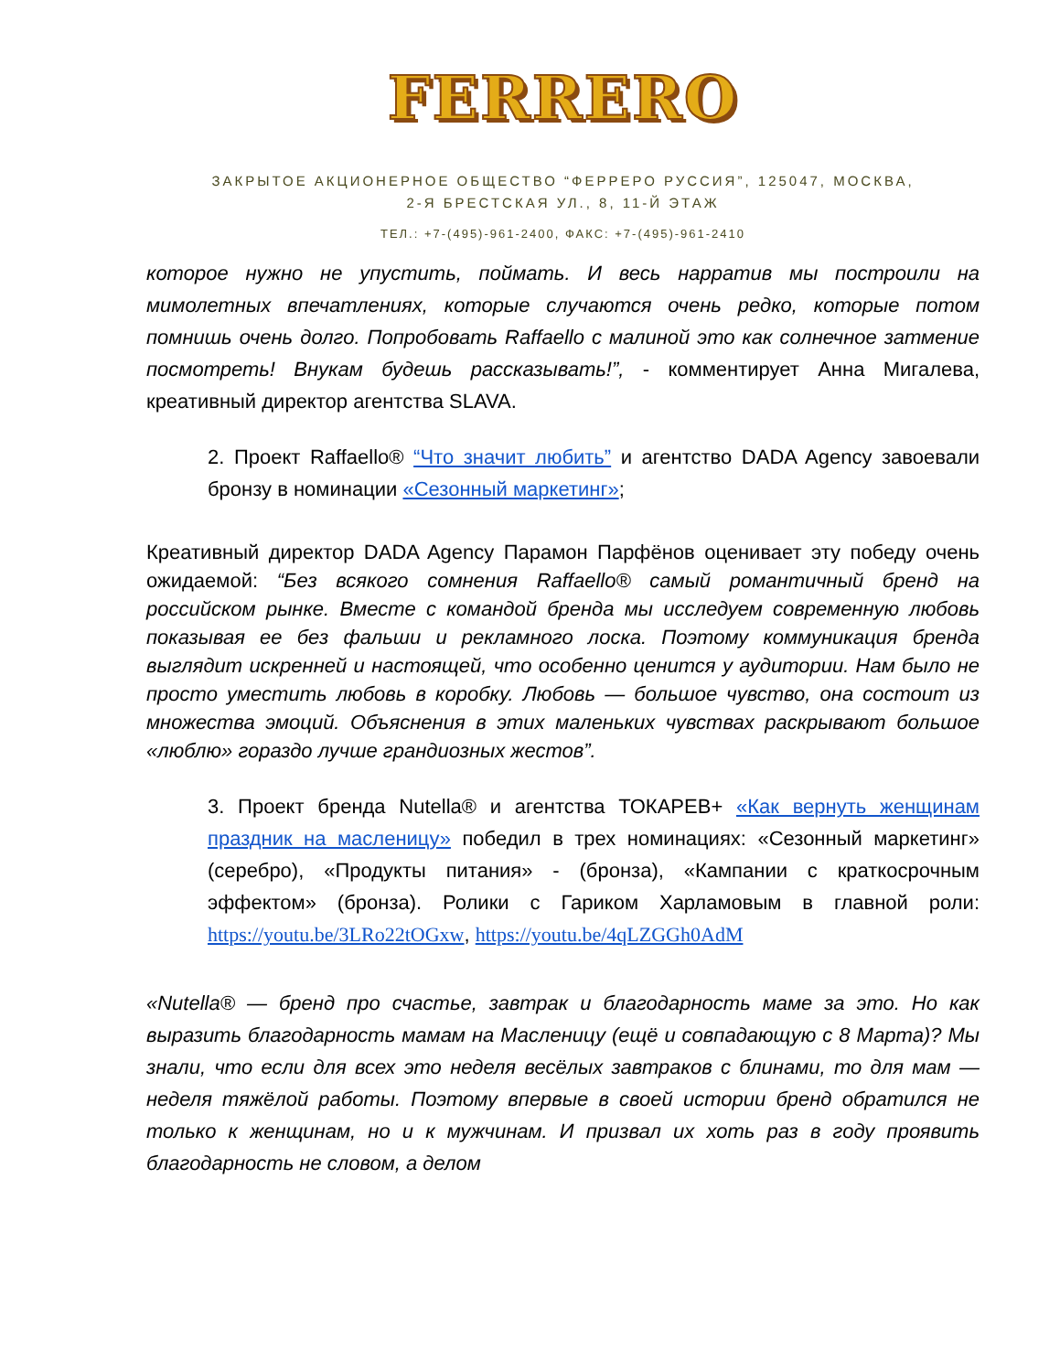FERRERO
ЗАКРЫТОЕ АКЦИОНЕРНОЕ ОБЩЕСТВО “ФЕРРЕРО РУССИЯ”, 125047, МОСКВА,
2-Я БРЕСТСКАЯ УЛ., 8, 11-Й ЭТАЖ
ТЕЛ.: +7-(495)-961-2400, ФАКС: +7-(495)-961-2410
которое нужно не упустить, поймать. И весь нарратив мы построили на мимолетных впечатлениях, которые случаются очень редко, которые потом помнишь очень долго. Попробовать Raffaello с малиной это как солнечное затмение посмотреть! Внукам будешь рассказывать!”, - комментирует Анна Мигалева, креативный директор агентства SLAVA.
2. Проект Raffaello® “Что значит любить” и агентство DADA Agency завоевали бронзу в номинации «Сезонный маркетинг»;
Креативный директор DADA Agency Парамон Парфёнов оценивает эту победу очень ожидаемой: “Без всякого сомнения Raffaello® самый романтичный бренд на российском рынке. Вместе с командой бренда мы исследуем современную любовь показывая ее без фальши и рекламного лоска. Поэтому коммуникация бренда выглядит искренней и настоящей, что особенно ценится у аудитории. Нам было не просто уместить любовь в коробку. Любовь — большое чувство, она состоит из множества эмоций. Объяснения в этих маленьких чувствах раскрывают большое «люблю» гораздо лучше грандиозных жестов”.
3. Проект бренда Nutella® и агентства ТОКАРЕВ+ «Как вернуть женщинам праздник на масленицу» победил в трех номинациях: «Сезонный маркетинг» (серебро), «Продукты питания» - (бронза), «Кампании с краткосрочным эффектом» (бронза). Ролики с Гариком Харламовым в главной роли: https://youtu.be/3LRo22tOGxw, https://youtu.be/4qLZGGh0AdM
«Nutella® — бренд про счастье, завтрак и благодарность маме за это. Но как выразить благодарность мамам на Масленицу (ещё и совпадающую с 8 Марта)? Мы знали, что если для всех это неделя весёлых завтраков с блинами, то для мам — неделя тяжёлой работы. Поэтому впервые в своей истории бренд обратился не только к женщинам, но и к мужчинам. И призвал их хоть раз в году проявить благодарность не словом, а делом